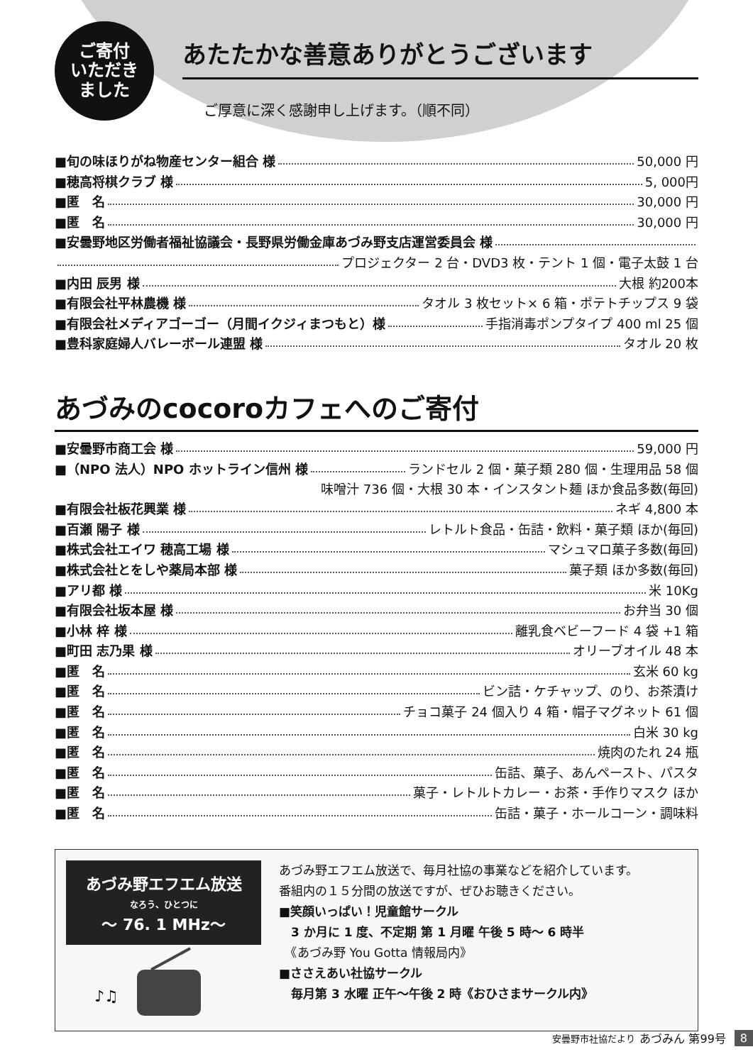ご寄付
いただき
ました
あたたかな善意ありがとうございます
ご厚意に深く感謝申し上げます。（順不同）
■旬の味ほりがね物産センター組合 様 50,000 円
■穂高将棋クラブ 様 5, 000円
■匿　名 30,000 円
■匿　名 30,000 円
■安曇野地区労働者福祉協議会・長野県労働金庫あづみ野支店運営委員会 様
プロジェクター 2 台・DVD3 枚・テント 1 個・電子太鼓 1 台
■内田 辰男 様 大根 約200本
■有限会社平林農機 様 タオル 3 枚セット× 6 箱・ポテトチップス 9 袋
■有限会社メディアゴーゴー（月間イクジィまつもと）様 手指消毒ポンプタイプ 400 ml 25 個
■豊科家庭婦人バレーボール連盟 様 タオル 20 枚
あづみのcocoroカフェへのご寄付
■安曇野市商工会 様 59,000 円
■（NPO 法人）NPO ホットライン信州 様 ランドセル 2 個・菓子類 280 個・生理用品 58 個
味噌汁 736 個・大根 30 本・インスタント麺 ほか食品多数(毎回)
■有限会社板花興業 様 ネギ 4,800 本
■百瀬 陽子 様 レトルト食品・缶詰・飲料・菓子類 ほか(毎回)
■株式会社エイワ 穂高工場 様 マシュマロ菓子多数(毎回)
■株式会社とをしや薬局本部 様 菓子類 ほか多数(毎回)
■アリ都 様 米 10Kg
■有限会社坂本屋 様 お弁当 30 個
■小林 梓 様 離乳食ベビーフード 4 袋 +1 箱
■町田 志乃果 様 オリーブオイル 48 本
■匿　名 玄米 60 kg
■匿　名 ビン詰・ケチャップ、のり、お茶漬け
■匿　名 チョコ菓子 24 個入り 4 箱・帽子マグネット 61 個
■匿　名 白米 30 kg
■匿　名 焼肉のたれ 24 瓶
■匿　名 缶詰、菓子、あんペースト、パスタ
■匿　名 菓子・レトルトカレー・お茶・手作りマスク ほか
■匿　名 缶詰・菓子・ホールコーン・調味料
あづみ野エフエム放送
なろう、ひとつに
～ 76. 1 MHz～
♪♫
あづみ野エフエム放送で、毎月社協の事業などを紹介しています。
番組内の１５分間の放送ですが、ぜひお聴きください。
■笑顔いっぱい！児童館サークル
　3 か月に 1 度、不定期 第 1 月曜 午後 5 時～ 6 時半
　《あづみ野 You Gotta 情報局内》
■ささえあい社協サークル
　毎月第 3 水曜 正午～午後 2 時《おひさまサークル内》
安曇野市社協だより あづみん 第99号 8